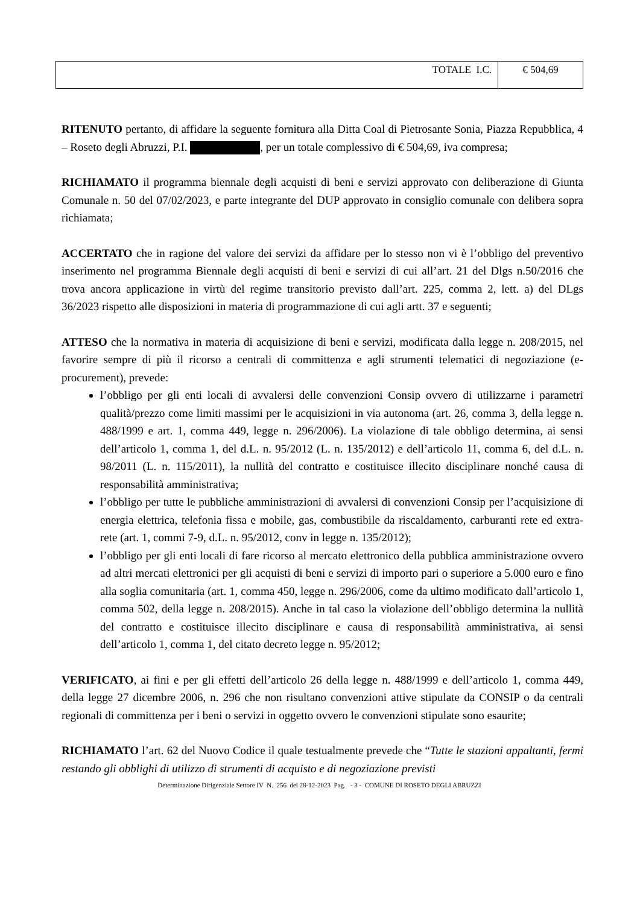| TOTALE I.C. | € 504,69 |
RITENUTO pertanto, di affidare la seguente fornitura alla Ditta Coal di Pietrosante Sonia, Piazza Repubblica, 4 – Roseto degli Abruzzi, P.I. , per un totale complessivo di € 504,69, iva compresa;
RICHIAMATO il programma biennale degli acquisti di beni e servizi approvato con deliberazione di Giunta Comunale n. 50 del 07/02/2023, e parte integrante del DUP approvato in consiglio comunale con delibera sopra richiamata;
ACCERTATO che in ragione del valore dei servizi da affidare per lo stesso non vi è l’obbligo del preventivo inserimento nel programma Biennale degli acquisti di beni e servizi di cui all’art. 21 del Dlgs n.50/2016 che trova ancora applicazione in virtù del regime transitorio previsto dall’art. 225, comma 2, lett. a) del DLgs 36/2023 rispetto alle disposizioni in materia di programmazione di cui agli artt. 37 e seguenti;
ATTESO che la normativa in materia di acquisizione di beni e servizi, modificata dalla legge n. 208/2015, nel favorire sempre di più il ricorso a centrali di committenza e agli strumenti telematici di negoziazione (e-procurement), prevede:
l’obbligo per gli enti locali di avvalersi delle convenzioni Consip ovvero di utilizzarne i parametri qualità/prezzo come limiti massimi per le acquisizioni in via autonoma (art. 26, comma 3, della legge n. 488/1999 e art. 1, comma 449, legge n. 296/2006). La violazione di tale obbligo determina, ai sensi dell’articolo 1, comma 1, del d.L. n. 95/2012 (L. n. 135/2012) e dell’articolo 11, comma 6, del d.L. n. 98/2011 (L. n. 115/2011), la nullità del contratto e costituisce illecito disciplinare nonché causa di responsabilità amministrativa;
l’obbligo per tutte le pubbliche amministrazioni di avvalersi di convenzioni Consip per l’acquisizione di energia elettrica, telefonia fissa e mobile, gas, combustibile da riscaldamento, carburanti rete ed extra-rete (art. 1, commi 7-9, d.L. n. 95/2012, conv in legge n. 135/2012);
l’obbligo per gli enti locali di fare ricorso al mercato elettronico della pubblica amministrazione ovvero ad altri mercati elettronici per gli acquisti di beni e servizi di importo pari o superiore a 5.000 euro e fino alla soglia comunitaria (art. 1, comma 450, legge n. 296/2006, come da ultimo modificato dall’articolo 1, comma 502, della legge n. 208/2015). Anche in tal caso la violazione dell’obbligo determina la nullità del contratto e costituisce illecito disciplinare e causa di responsabilità amministrativa, ai sensi dell’articolo 1, comma 1, del citato decreto legge n. 95/2012;
VERIFICATO, ai fini e per gli effetti dell’articolo 26 della legge n. 488/1999 e dell’articolo 1, comma 449, della legge 27 dicembre 2006, n. 296 che non risultano convenzioni attive stipulate da CONSIP o da centrali regionali di committenza per i beni o servizi in oggetto ovvero le convenzioni stipulate sono esaurite;
RICHIAMATO l’art. 62 del Nuovo Codice il quale testualmente prevede che “Tutte le stazioni appaltanti, fermi restando gli obblighi di utilizzo di strumenti di acquisto e di negoziazione previsti
Determinazione Dirigenziale Settore IV N. 256 del 28-12-2023 Pag. - 3 - COMUNE DI ROSETO DEGLI ABRUZZI